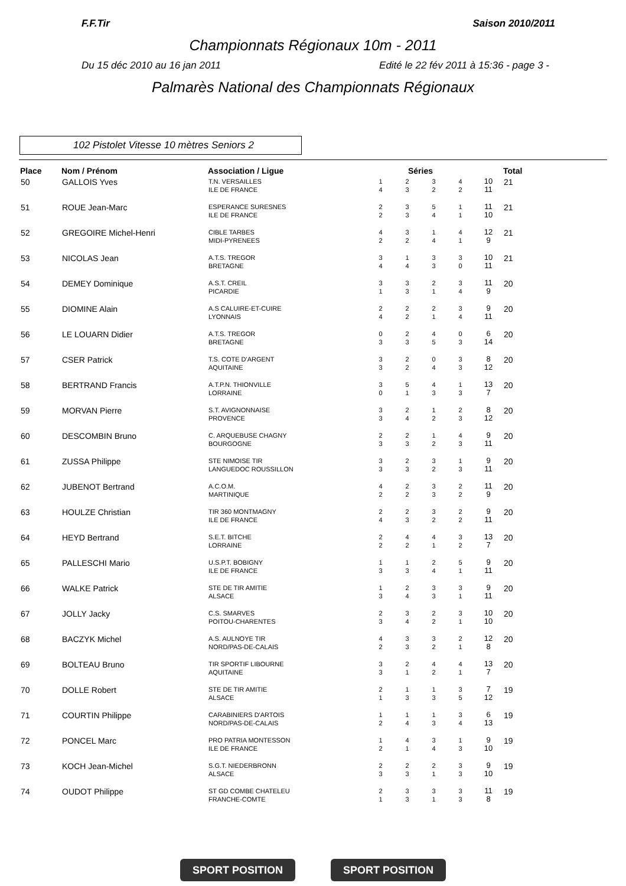F.F.Tir Saison 2010/2011
Championnats Régionaux 10m - 2011
Du 15 déc 2010 au 16 jan 2011 Edité le 22 fév 2011 à 15:36 - page 3 -
Palmarès National des Championnats Régionaux
102 Pistolet Vitesse 10 mètres Seniors 2
| Place | Nom / Prénom | Association / Ligue | Séries | | | | | Total |
| --- | --- | --- | --- | --- | --- | --- | --- | --- |
| 50 | GALLOIS Yves | T.N. VERSAILLES ILE DE FRANCE | 1 4 | 2 3 | 3 2 | 4 2 | 10 11 | 21 |
| 51 | ROUE Jean-Marc | ESPERANCE SURESNES ILE DE FRANCE | 2 2 | 3 3 | 5 4 | 1 1 | 11 10 | 21 |
| 52 | GREGOIRE Michel-Henri | CIBLE TARBES MIDI-PYRENEES | 4 2 | 3 2 | 1 4 | 4 1 | 12 9 | 21 |
| 53 | NICOLAS Jean | A.T.S. TREGOR BRETAGNE | 3 4 | 1 4 | 3 3 | 3 0 | 10 11 | 21 |
| 54 | DEMEY Dominique | A.S.T. CREIL PICARDIE | 3 1 | 3 3 | 2 1 | 3 4 | 11 9 | 20 |
| 55 | DIOMINE Alain | A.S CALUIRE-ET-CUIRE LYONNAIS | 2 4 | 2 2 | 2 1 | 3 4 | 9 11 | 20 |
| 56 | LE LOUARN Didier | A.T.S. TREGOR BRETAGNE | 0 3 | 2 3 | 4 5 | 0 3 | 6 14 | 20 |
| 57 | CSER Patrick | T.S. COTE D'ARGENT AQUITAINE | 3 3 | 2 2 | 0 4 | 3 3 | 8 12 | 20 |
| 58 | BERTRAND Francis | A.T.P.N. THIONVILLE LORRAINE | 3 0 | 5 1 | 4 3 | 1 3 | 13 7 | 20 |
| 59 | MORVAN Pierre | S.T. AVIGNONNAISE PROVENCE | 3 3 | 2 4 | 1 2 | 2 3 | 8 12 | 20 |
| 60 | DESCOMBIN Bruno | C. ARQUEBUSE CHAGNY BOURGOGNE | 2 3 | 2 3 | 1 2 | 4 3 | 9 11 | 20 |
| 61 | ZUSSA Philippe | STE NIMOISE TIR LANGUEDOC ROUSSILLON | 3 3 | 2 3 | 3 2 | 1 3 | 9 11 | 20 |
| 62 | JUBENOT Bertrand | A.C.O.M. MARTINIQUE | 4 2 | 2 2 | 3 3 | 2 2 | 11 9 | 20 |
| 63 | HOULZE Christian | TIR 360 MONTMAGNY ILE DE FRANCE | 2 4 | 2 3 | 3 2 | 2 2 | 9 11 | 20 |
| 64 | HEYD Bertrand | S.E.T. BITCHE LORRAINE | 2 2 | 4 2 | 4 1 | 3 2 | 13 7 | 20 |
| 65 | PALLESCHI Mario | U.S.P.T. BOBIGNY ILE DE FRANCE | 1 3 | 1 3 | 2 4 | 5 1 | 9 11 | 20 |
| 66 | WALKE Patrick | STE DE TIR AMITIE ALSACE | 1 3 | 2 4 | 3 3 | 3 1 | 9 11 | 20 |
| 67 | JOLLY Jacky | C.S. SMARVES POITOU-CHARENTES | 2 3 | 3 4 | 2 2 | 3 1 | 10 10 | 20 |
| 68 | BACZYK Michel | A.S. AULNOYE TIR NORD/PAS-DE-CALAIS | 4 2 | 3 3 | 3 2 | 2 1 | 12 8 | 20 |
| 69 | BOLTEAU Bruno | TIR SPORTIF LIBOURNE AQUITAINE | 3 3 | 2 1 | 4 2 | 4 1 | 13 7 | 20 |
| 70 | DOLLE Robert | STE DE TIR AMITIE ALSACE | 2 1 | 1 3 | 1 3 | 3 5 | 7 12 | 19 |
| 71 | COURTIN Philippe | CARABINIERS D'ARTOIS NORD/PAS-DE-CALAIS | 1 2 | 1 4 | 1 3 | 3 4 | 6 13 | 19 |
| 72 | PONCEL Marc | PRO PATRIA MONTESSON ILE DE FRANCE | 1 2 | 4 1 | 3 4 | 1 3 | 9 10 | 19 |
| 73 | KOCH Jean-Michel | S.G.T. NIEDERBRONN ALSACE | 2 3 | 2 3 | 2 1 | 3 3 | 9 10 | 19 |
| 74 | OUDOT Philippe | ST GD COMBE CHATELEU FRANCHE-COMTE | 2 1 | 3 3 | 3 1 | 3 3 | 11 8 | 19 |
SPORT POSITION SPORT POSITION